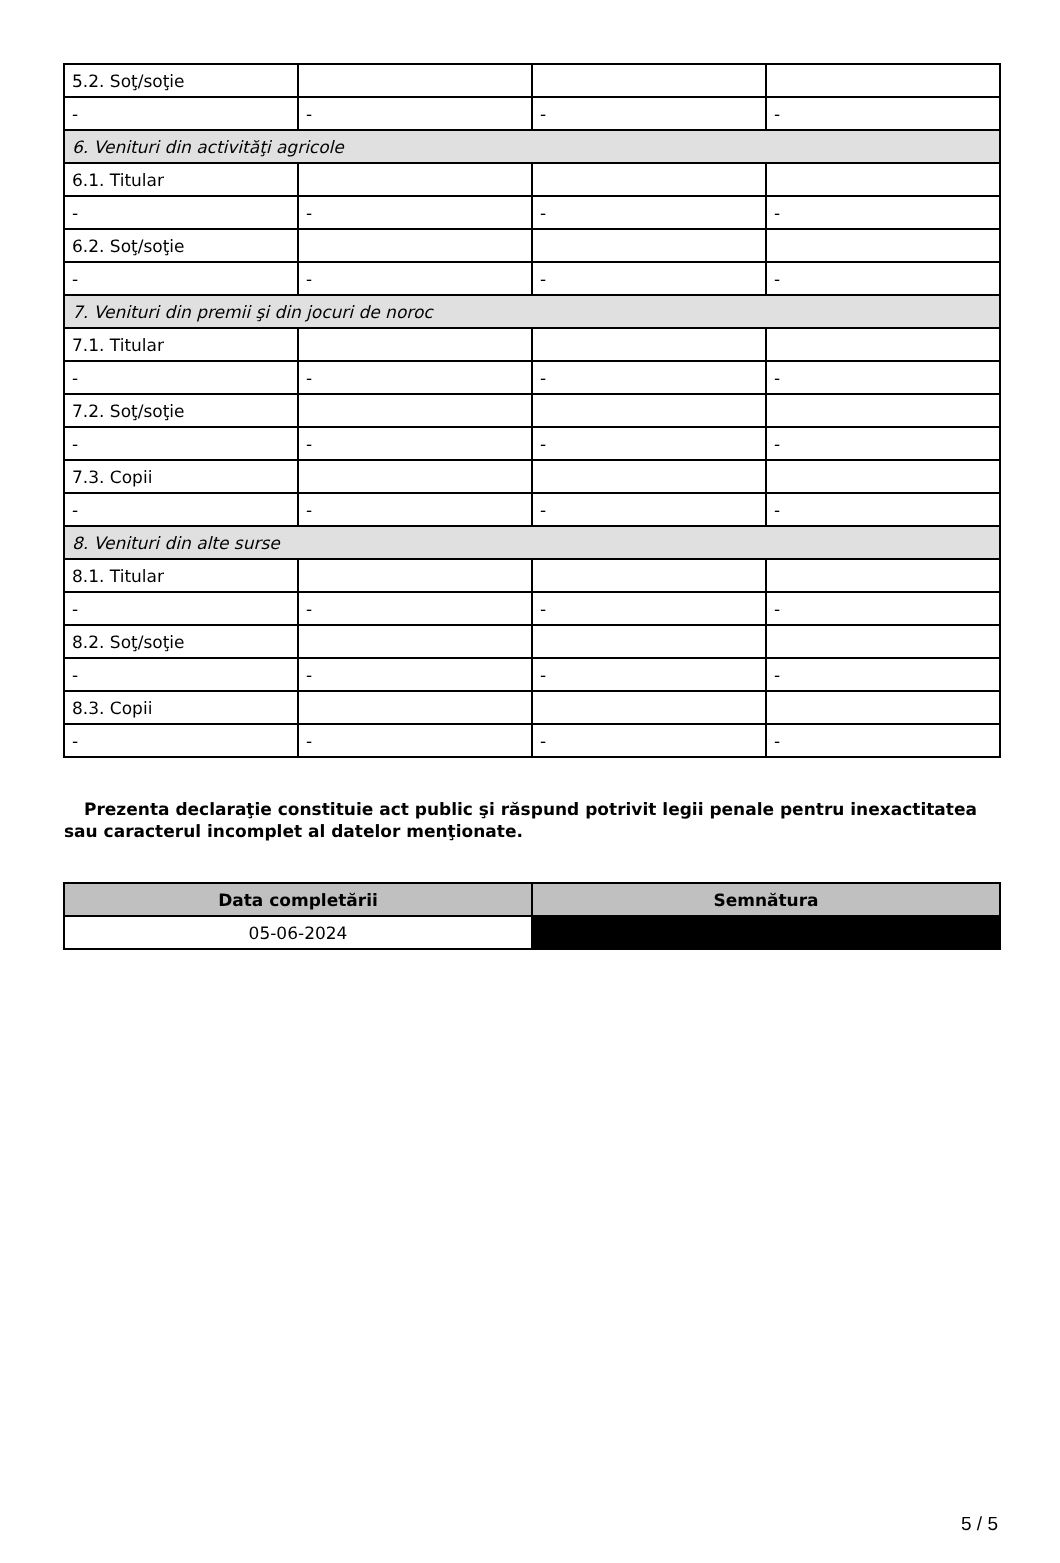| 5.2. Soţ/soţie | | | |
| - | - | - | - |
| 6. Venituri din activităţi agricole | | | |
| 6.1. Titular | | | |
| - | - | - | - |
| 6.2. Soţ/soţie | | | |
| - | - | - | - |
| 7. Venituri din premii şi din jocuri de noroc | | | |
| 7.1. Titular | | | |
| - | - | - | - |
| 7.2. Soţ/soţie | | | |
| - | - | - | - |
| 7.3. Copii | | | |
| - | - | - | - |
| 8. Venituri din alte surse | | | |
| 8.1. Titular | | | |
| - | - | - | - |
| 8.2. Soţ/soţie | | | |
| - | - | - | - |
| 8.3. Copii | | | |
| - | - | - | - |
Prezenta declaraţie constituie act public şi răspund potrivit legii penale pentru inexactitatea sau caracterul incomplet al datelor menţionate.
| Data completării | Semnătura |
| --- | --- |
| 05-06-2024 | |
5 / 5